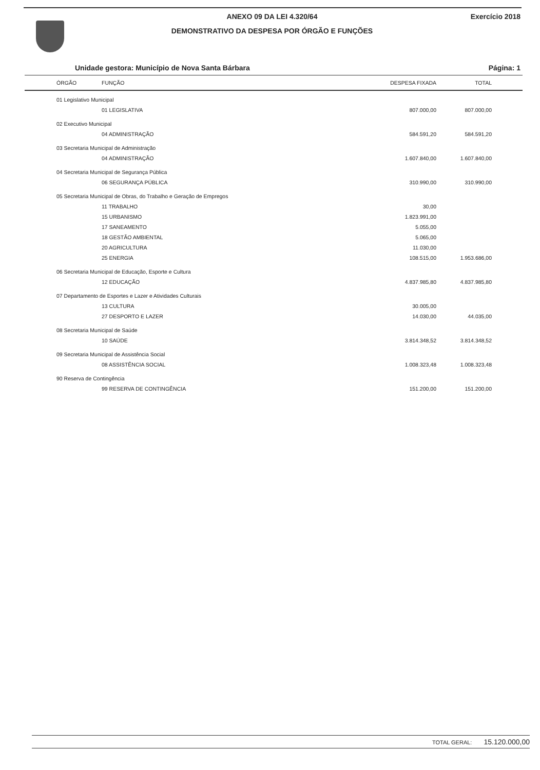ANEXO 09 DA LEI 4.320/64
DEMONSTRATIVO DA DESPESA POR ÓRGÃO E FUNÇÕES
Exercício 2018
Unidade gestora: Município de Nova Santa Bárbara
Página: 1
| ÓRGÃO | FUNÇÃO | DESPESA FIXADA | TOTAL |
| --- | --- | --- | --- |
| 01 Legislativo Municipal | | | |
| | 01 LEGISLATIVA | 807.000,00 | 807.000,00 |
| 02 Executivo Municipal | | | |
| | 04 ADMINISTRAÇÃO | 584.591,20 | 584.591,20 |
| 03 Secretaria Municipal de Administração | | | |
| | 04 ADMINISTRAÇÃO | 1.607.840,00 | 1.607.840,00 |
| 04 Secretaria Municipal de Segurança Pública | | | |
| | 06 SEGURANÇA PÚBLICA | 310.990,00 | 310.990,00 |
| 05 Secretaria Municipal de Obras, do Trabalho e Geração de Empregos | | | |
| | 11 TRABALHO | 30,00 | |
| | 15 URBANISMO | 1.823.991,00 | |
| | 17 SANEAMENTO | 5.055,00 | |
| | 18 GESTÃO AMBIENTAL | 5.065,00 | |
| | 20 AGRICULTURA | 11.030,00 | |
| | 25 ENERGIA | 108.515,00 | 1.953.686,00 |
| 06 Secretaria Municipal de Educação, Esporte e Cultura | | | |
| | 12 EDUCAÇÃO | 4.837.985,80 | 4.837.985,80 |
| 07 Departamento de Esportes e Lazer e Atividades Culturais | | | |
| | 13 CULTURA | 30.005,00 | |
| | 27 DESPORTO E LAZER | 14.030,00 | 44.035,00 |
| 08 Secretaria Municipal de Saúde | | | |
| | 10 SAÚDE | 3.814.348,52 | 3.814.348,52 |
| 09 Secretaria Municipal de Assistência Social | | | |
| | 08 ASSISTÊNCIA SOCIAL | 1.008.323,48 | 1.008.323,48 |
| 90 Reserva de Contingência | | | |
| | 99 RESERVA DE CONTINGÊNCIA | 151.200,00 | 151.200,00 |
TOTAL GERAL: 15.120.000,00